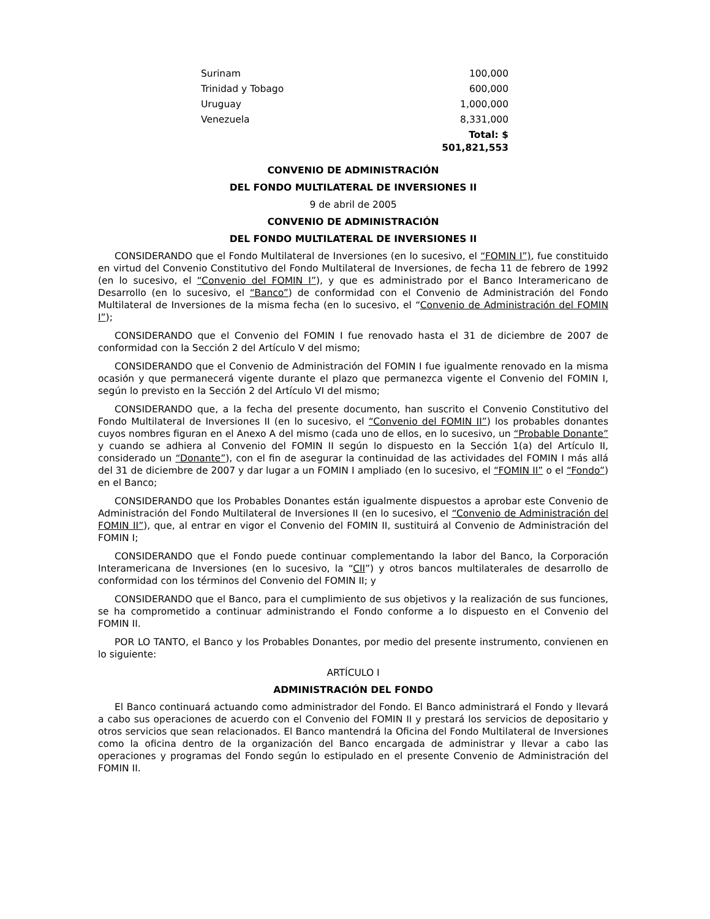| Surinam | 100,000 |
| Trinidad y Tobago | 600,000 |
| Uruguay | 1,000,000 |
| Venezuela | 8,331,000 |
| | Total: $ 501,821,553 |
CONVENIO DE ADMINISTRACIÓN
DEL FONDO MULTILATERAL DE INVERSIONES II
9 de abril de 2005
CONVENIO DE ADMINISTRACIÓN
DEL FONDO MULTILATERAL DE INVERSIONES II
CONSIDERANDO que el Fondo Multilateral de Inversiones (en lo sucesivo, el “FOMIN I”), fue constituido en virtud del Convenio Constitutivo del Fondo Multilateral de Inversiones, de fecha 11 de febrero de 1992 (en lo sucesivo, el “Convenio del FOMIN I”), y que es administrado por el Banco Interamericano de Desarrollo (en lo sucesivo, el “Banco”) de conformidad con el Convenio de Administración del Fondo Multilateral de Inversiones de la misma fecha (en lo sucesivo, el “Convenio de Administración del FOMIN I”);
CONSIDERANDO que el Convenio del FOMIN I fue renovado hasta el 31 de diciembre de 2007 de conformidad con la Sección 2 del Artículo V del mismo;
CONSIDERANDO que el Convenio de Administración del FOMIN I fue igualmente renovado en la misma ocasión y que permanecerá vigente durante el plazo que permanezca vigente el Convenio del FOMIN I, según lo previsto en la Sección 2 del Artículo VI del mismo;
CONSIDERANDO que, a la fecha del presente documento, han suscrito el Convenio Constitutivo del Fondo Multilateral de Inversiones II (en lo sucesivo, el “Convenio del FOMIN II”) los probables donantes cuyos nombres figuran en el Anexo A del mismo (cada uno de ellos, en lo sucesivo, un “Probable Donante” y cuando se adhiera al Convenio del FOMIN II según lo dispuesto en la Sección 1(a) del Artículo II, considerado un “Donante”), con el fin de asegurar la continuidad de las actividades del FOMIN I más allá del 31 de diciembre de 2007 y dar lugar a un FOMIN I ampliado (en lo sucesivo, el “FOMIN II” o el “Fondo”) en el Banco;
CONSIDERANDO que los Probables Donantes están igualmente dispuestos a aprobar este Convenio de Administración del Fondo Multilateral de Inversiones II (en lo sucesivo, el “Convenio de Administración del FOMIN II”), que, al entrar en vigor el Convenio del FOMIN II, sustituirá al Convenio de Administración del FOMIN I;
CONSIDERANDO que el Fondo puede continuar complementando la labor del Banco, la Corporación Interamericana de Inversiones (en lo sucesivo, la “CII”) y otros bancos multilaterales de desarrollo de conformidad con los términos del Convenio del FOMIN II; y
CONSIDERANDO que el Banco, para el cumplimiento de sus objetivos y la realización de sus funciones, se ha comprometido a continuar administrando el Fondo conforme a lo dispuesto en el Convenio del FOMIN II.
POR LO TANTO, el Banco y los Probables Donantes, por medio del presente instrumento, convienen en lo siguiente:
ARTÍCULO I
ADMINISTRACIÓN DEL FONDO
El Banco continuará actuando como administrador del Fondo. El Banco administrará el Fondo y llevará a cabo sus operaciones de acuerdo con el Convenio del FOMIN II y prestará los servicios de depositario y otros servicios que sean relacionados. El Banco mantendrá la Oficina del Fondo Multilateral de Inversiones como la oficina dentro de la organización del Banco encargada de administrar y llevar a cabo las operaciones y programas del Fondo según lo estipulado en el presente Convenio de Administración del FOMIN II.